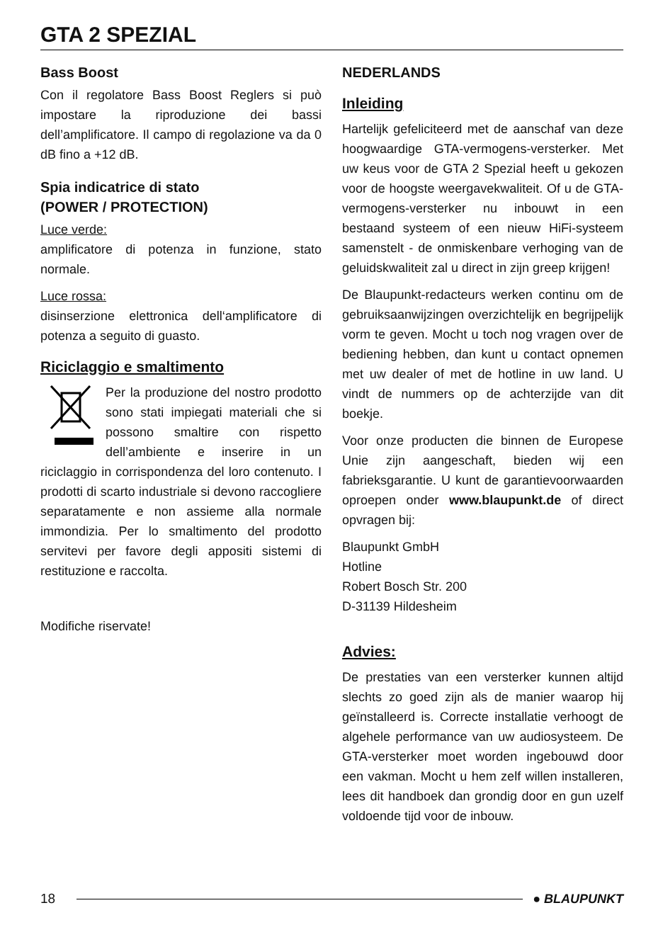GTA 2 SPEZIAL
Bass Boost
Con il regolatore Bass Boost Reglers si può impostare la riproduzione dei bassi dell’amplificatore. Il campo di regolazione va da 0 dB fino a +12 dB.
Spia indicatrice di stato
(POWER / PROTECTION)
Luce verde:
amplificatore di potenza in funzione, stato normale.
Luce rossa:
disinserzione elettronica dell‘amplificatore di potenza a seguito di guasto.
Riciclaggio e smaltimento
Per la produzione del nostro prodotto sono stati impiegati materiali che si possono smaltire con rispetto dell’ambiente e inserire in un riciclaggio in corrispondenza del loro contenuto. I prodotti di scarto industriale si devono raccogliere separatamente e non assieme alla normale immondizia. Per lo smaltimento del prodotto servitevi per favore degli appositi sistemi di restituzione e raccolta.
Modifiche riservate!
NEDERLANDS
Inleiding
Hartelijk gefeliciteerd met de aanschaf van deze hoogwaardige GTA-vermogens-versterker. Met uw keus voor de GTA 2 Spezial heeft u gekozen voor de hoogste weergavekwaliteit. Of u de GTA-vermogens-versterker nu inbouwt in een bestaand systeem of een nieuw HiFi-systeem samenstelt - de onmiskenbare verhoging van de geluidskwaliteit zal u direct in zijn greep krijgen!
De Blaupunkt-redacteurs werken continu om de gebruiksaanwijzingen overzichtelijk en begrijpelijk vorm te geven. Mocht u toch nog vragen over de bediening hebben, dan kunt u contact opnemen met uw dealer of met de hotline in uw land. U vindt de nummers op de achterzijde van dit boekje.
Voor onze producten die binnen de Europese Unie zijn aangeschaft, bieden wij een fabrieksgarantie. U kunt de garantievoorwaarden oproepen onder www.blaupunkt.de of direct opvragen bij:
Blaupunkt GmbH
Hotline
Robert Bosch Str. 200
D-31139 Hildesheim
Advies:
De prestaties van een versterker kunnen altijd slechts zo goed zijn als de manier waarop hij geïnstalleerd is. Correcte installatie verhoogt de algehele performance van uw audiosysteem. De GTA-versterker moet worden ingebouwd door een vakman. Mocht u hem zelf willen installeren, lees dit handboek dan grondig door en gun uzelf voldoende tijd voor de inbouw.
18 ● BLAUPUNKT